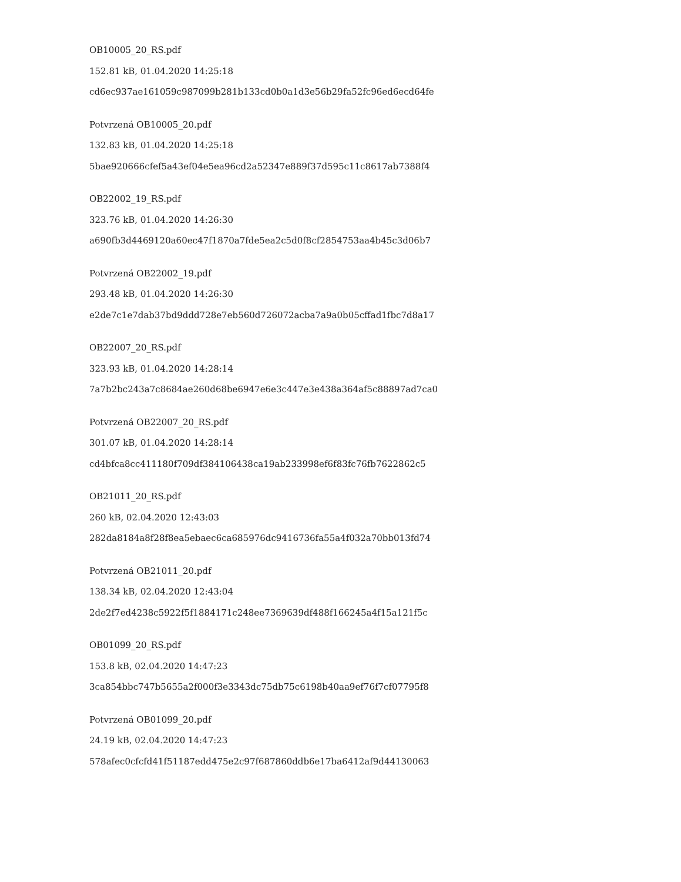OB10005_20_RS.pdf
152.81 kB, 01.04.2020 14:25:18
cd6ec937ae161059c987099b281b133cd0b0a1d3e56b29fa52fc96ed6ecd64fe
Potvrzená OB10005_20.pdf
132.83 kB, 01.04.2020 14:25:18
5bae920666cfef5a43ef04e5ea96cd2a52347e889f37d595c11c8617ab7388f4
OB22002_19_RS.pdf
323.76 kB, 01.04.2020 14:26:30
a690fb3d4469120a60ec47f1870a7fde5ea2c5d0f8cf2854753aa4b45c3d06b7
Potvrzená OB22002_19.pdf
293.48 kB, 01.04.2020 14:26:30
e2de7c1e7dab37bd9ddd728e7eb560d726072acba7a9a0b05cffad1fbc7d8a17
OB22007_20_RS.pdf
323.93 kB, 01.04.2020 14:28:14
7a7b2bc243a7c8684ae260d68be6947e6e3c447e3e438a364af5c88897ad7ca0
Potvrzená OB22007_20_RS.pdf
301.07 kB, 01.04.2020 14:28:14
cd4bfca8cc411180f709df384106438ca19ab233998ef6f83fc76fb7622862c5
OB21011_20_RS.pdf
260 kB, 02.04.2020 12:43:03
282da8184a8f28f8ea5ebaec6ca685976dc9416736fa55a4f032a70bb013fd74
Potvrzená OB21011_20.pdf
138.34 kB, 02.04.2020 12:43:04
2de2f7ed4238c5922f5f1884171c248ee7369639df488f166245a4f15a121f5c
OB01099_20_RS.pdf
153.8 kB, 02.04.2020 14:47:23
3ca854bbc747b5655a2f000f3e3343dc75db75c6198b40aa9ef76f7cf07795f8
Potvrzená OB01099_20.pdf
24.19 kB, 02.04.2020 14:47:23
578afec0cfcfd41f51187edd475e2c97f687860ddb6e17ba6412af9d44130063